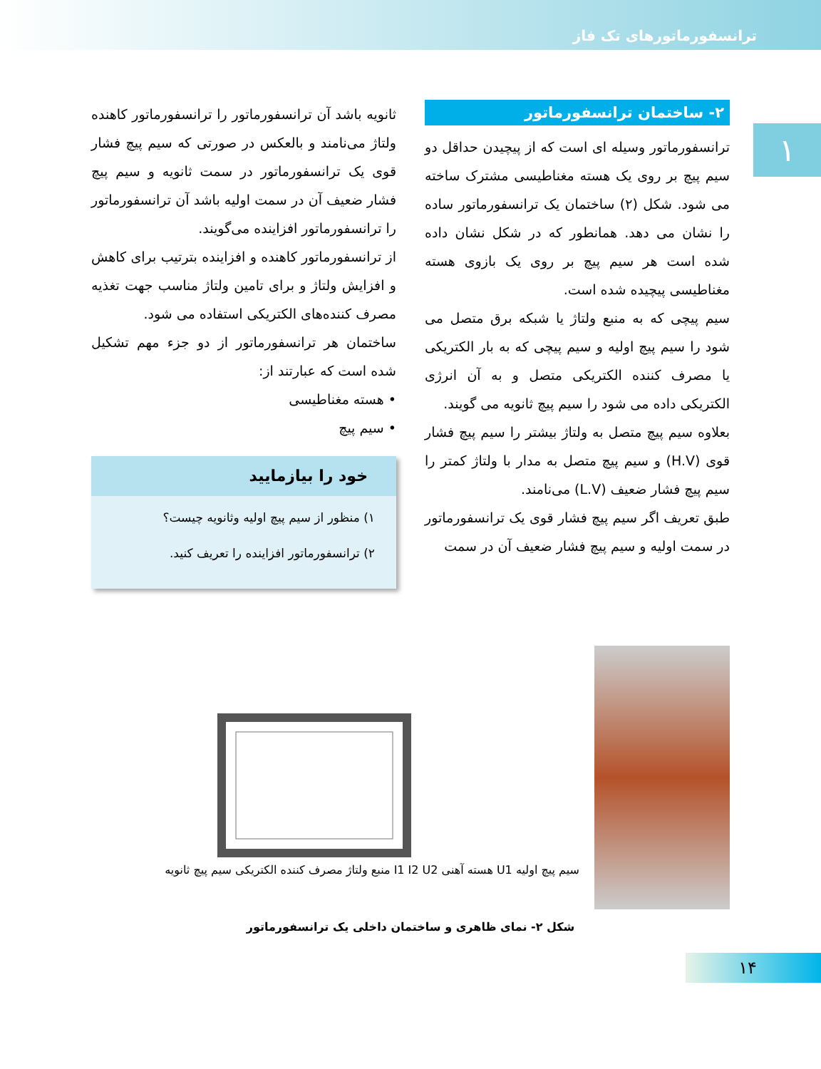ترانسفورماتورهای تک فاز
۱
۲- ساختمان ترانسفورماتور
ترانسفورماتور وسیله ای است که از پیچیدن حداقل دو سیم پیچ بر روی یک هسته مغناطیسی مشترک ساخته می شود. شکل (۲) ساختمان یک ترانسفورماتور ساده را نشان می دهد. همانطور که در شکل نشان داده شده است هر سیم پیچ بر روی یک بازوی هسته مغناطیسی پیچیده شده است.
سیم پیچی که به منبع ولتاژ یا شبکه برق متصل می شود را سیم پیچ اولیه و سیم پیچی که به بار الکتریکی یا مصرف کننده الکتریکی متصل و به آن انرژی الکتریکی داده می شود را سیم پیچ ثانویه می گویند.
بعلاوه سیم پیچ متصل به ولتاژ بیشتر را سیم پیچ فشار قوی (H.V) و سیم پیچ متصل به مدار با ولتاژ کمتر را سیم پیچ فشار ضعیف (L.V) می‌نامند.
طبق تعریف اگر سیم پیچ فشار قوی یک ترانسفورماتور در سمت اولیه و سیم پیچ فشار ضعیف آن در سمت
ثانویه باشد آن ترانسفورماتور را ترانسفورماتور کاهنده ولتاژ می‌نامند و بالعکس در صورتی که سیم پیچ فشار قوی یک ترانسفورماتور در سمت ثانویه و سیم پیچ فشار ضعیف آن در سمت اولیه باشد آن ترانسفورماتور را ترانسفورماتور افزاینده می‌گویند.
از ترانسفورماتور کاهنده و افزاینده بترتیب برای کاهش و افزایش ولتاژ و برای تامین ولتاژ مناسب جهت تغذیه مصرف کننده‌های الکتریکی استفاده می شود.
ساختمان هر ترانسفورماتور از دو جزء مهم تشکیل شده است که عبارتند از:
• هسته مغناطیسی
• سیم پیچ
خود را بیازمایید
۱) منظور از سیم پیچ اولیه وثانویه چیست؟
۲) ترانسفورماتور افزاینده را تعریف کنید.
سیم پیچ اولیه U1 هسته آهنی I1 I2 U2 منبع ولتاژ مصرف کننده الکتریکی سیم پیچ ثانویه
شکل ۲- نمای ظاهری و ساختمان داخلی یک ترانسفورماتور
۱۴